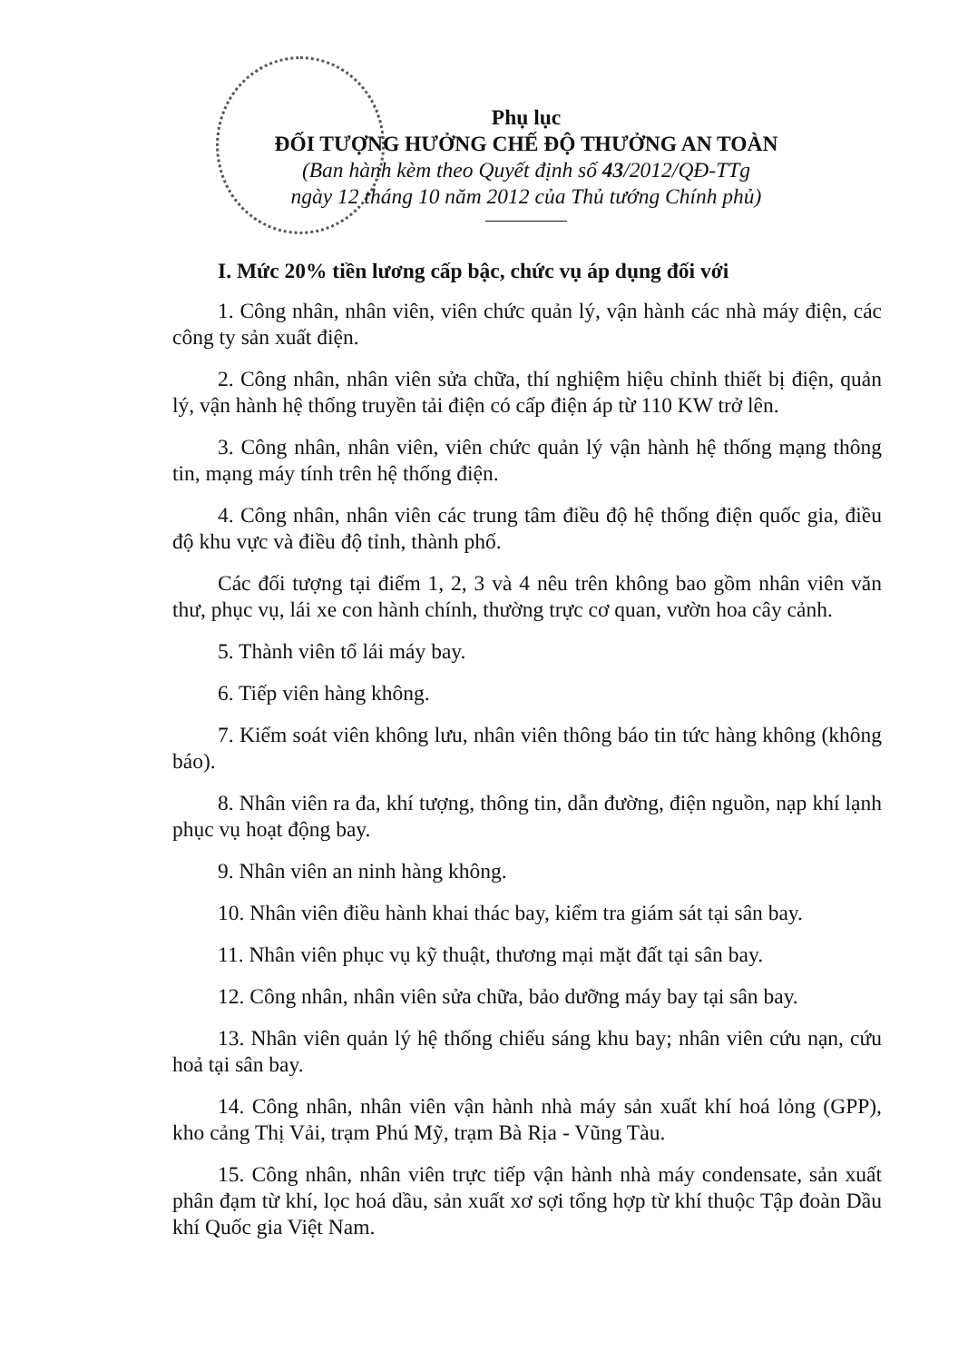Phụ lục
ĐỐI TƯỢNG HƯỞNG CHẾ ĐỘ THƯỞNG AN TOÀN
(Ban hành kèm theo Quyết định số 43/2012/QĐ-TTg
ngày 12 tháng 10 năm 2012 của Thủ tướng Chính phủ)
I. Mức 20% tiền lương cấp bậc, chức vụ áp dụng đối với
1. Công nhân, nhân viên, viên chức quản lý, vận hành các nhà máy điện, các công ty sản xuất điện.
2. Công nhân, nhân viên sửa chữa, thí nghiệm hiệu chỉnh thiết bị điện, quản lý, vận hành hệ thống truyền tải điện có cấp điện áp từ 110 KW trở lên.
3. Công nhân, nhân viên, viên chức quản lý vận hành hệ thống mạng thông tin, mạng máy tính trên hệ thống điện.
4. Công nhân, nhân viên các trung tâm điều độ hệ thống điện quốc gia, điều độ khu vực và điều độ tỉnh, thành phố.
Các đối tượng tại điểm 1, 2, 3 và 4 nêu trên không bao gồm nhân viên văn thư, phục vụ, lái xe con hành chính, thường trực cơ quan, vườn hoa cây cảnh.
5. Thành viên tổ lái máy bay.
6. Tiếp viên hàng không.
7. Kiểm soát viên không lưu, nhân viên thông báo tin tức hàng không (không báo).
8. Nhân viên ra đa, khí tượng, thông tin, dẫn đường, điện nguồn, nạp khí lạnh phục vụ hoạt động bay.
9. Nhân viên an ninh hàng không.
10. Nhân viên điều hành khai thác bay, kiểm tra giám sát tại sân bay.
11. Nhân viên phục vụ kỹ thuật, thương mại mặt đất tại sân bay.
12. Công nhân, nhân viên sửa chữa, bảo dưỡng máy bay tại sân bay.
13. Nhân viên quản lý hệ thống chiếu sáng khu bay; nhân viên cứu nạn, cứu hoả tại sân bay.
14. Công nhân, nhân viên vận hành nhà máy sản xuất khí hoá lỏng (GPP), kho cảng Thị Vải, trạm Phú Mỹ, trạm Bà Rịa - Vũng Tàu.
15. Công nhân, nhân viên trực tiếp vận hành nhà máy condensate, sản xuất phân đạm từ khí, lọc hoá dầu, sản xuất xơ sợi tổng hợp từ khí thuộc Tập đoàn Dầu khí Quốc gia Việt Nam.